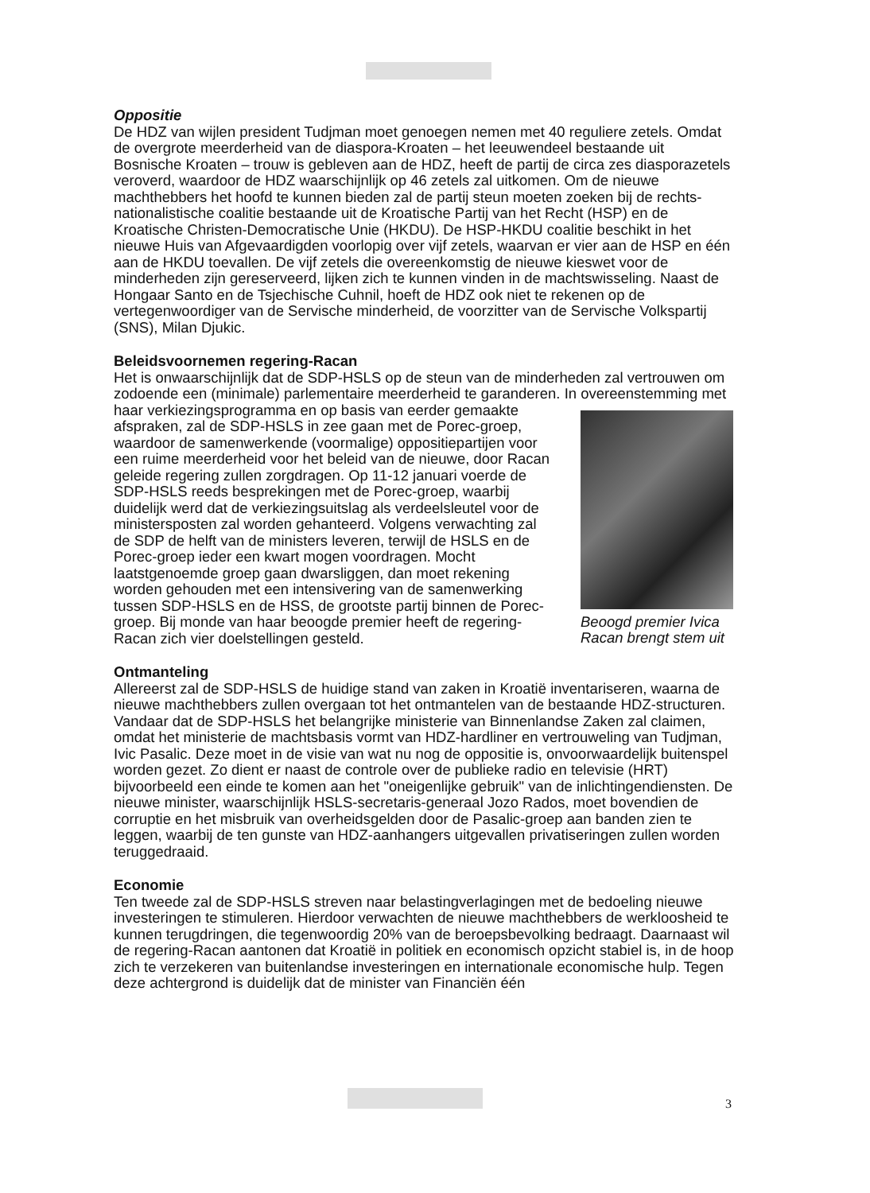Oppositie
De HDZ van wijlen president Tudjman moet genoegen nemen met 40 reguliere zetels. Omdat de overgrote meerderheid van de diaspora-Kroaten – het leeuwendeel bestaande uit Bosnische Kroaten – trouw is gebleven aan de HDZ, heeft de partij de circa zes diasporazetels veroverd, waardoor de HDZ waarschijnlijk op 46 zetels zal uitkomen. Om de nieuwe machthebbers het hoofd te kunnen bieden zal de partij steun moeten zoeken bij de rechts-nationalistische coalitie bestaande uit de Kroatische Partij van het Recht (HSP) en de Kroatische Christen-Democratische Unie (HKDU). De HSP-HKDU coalitie beschikt in het nieuwe Huis van Afgevaardigden voorlopig over vijf zetels, waarvan er vier aan de HSP en één aan de HKDU toevallen. De vijf zetels die overeenkomstig de nieuwe kieswet voor de minderheden zijn gereserveerd, lijken zich te kunnen vinden in de machtswisseling. Naast de Hongaar Santo en de Tsjechische Cuhnil, hoeft de HDZ ook niet te rekenen op de vertegenwoordiger van de Servische minderheid, de voorzitter van de Servische Volkspartij (SNS), Milan Djukic.
Beleidsvoornemen regering-Racan
Het is onwaarschijnlijk dat de SDP-HSLS op de steun van de minderheden zal vertrouwen om zodoende een (minimale) parlementaire meerderheid te garanderen. In overeenstemming met haar verkiezingsprogramma en op basis van eerder gemaakte Beoogd premier Ivica Racan brengt stem uit afspraken, zal de SDP-HSLS in zee gaan met de Porec-groep, waardoor de samenwerkende (voormalige) oppositiepartijen voor een ruime meerderheid voor het beleid van de nieuwe, door Racan geleide regering zullen zorgdragen. Op 11-12 januari voerde de SDP-HSLS reeds besprekingen met de Porec-groep, waarbij duidelijk werd dat de verkiezingsuitslag als verdeelsleutel voor de ministersposten zal worden gehanteerd. Volgens verwachting zal de SDP de helft van de ministers leveren, terwijl de HSLS en de Porec-groep ieder een kwart mogen voordragen. Mocht laatstgenoemde groep gaan dwarsliggen, dan moet rekening worden gehouden met een intensivering van de samenwerking tussen SDP-HSLS en de HSS, de grootste partij binnen de Porec-groep. Bij monde van haar beoogde premier heeft de regering-Racan zich vier doelstellingen gesteld.
Ontmanteling
Allereerst zal de SDP-HSLS de huidige stand van zaken in Kroatië inventariseren, waarna de nieuwe machthebbers zullen overgaan tot het ontmantelen van de bestaande HDZ-structuren. Vandaar dat de SDP-HSLS het belangrijke ministerie van Binnenlandse Zaken zal claimen, omdat het ministerie de machtsbasis vormt van HDZ-hardliner en vertrouweling van Tudjman, Ivic Pasalic. Deze moet in de visie van wat nu nog de oppositie is, onvoorwaardelijk buitenspel worden gezet. Zo dient er naast de controle over de publieke radio en televisie (HRT) bijvoorbeeld een einde te komen aan het "oneigenlijke gebruik" van de inlichtingendiensten. De nieuwe minister, waarschijnlijk HSLS-secretaris-generaal Jozo Rados, moet bovendien de corruptie en het misbruik van overheidsgelden door de Pasalic-groep aan banden zien te leggen, waarbij de ten gunste van HDZ-aanhangers uitgevallen privatiseringen zullen worden teruggedraaid.
Economie
Ten tweede zal de SDP-HSLS streven naar belastingverlagingen met de bedoeling nieuwe investeringen te stimuleren. Hierdoor verwachten de nieuwe machthebbers de werkloosheid te kunnen terugdringen, die tegenwoordig 20% van de beroepsbevolking bedraagt. Daarnaast wil de regering-Racan aantonen dat Kroatië in politiek en economisch opzicht stabiel is, in de hoop zich te verzekeren van buitenlandse investeringen en internationale economische hulp. Tegen deze achtergrond is duidelijk dat de minister van Financiën één
3